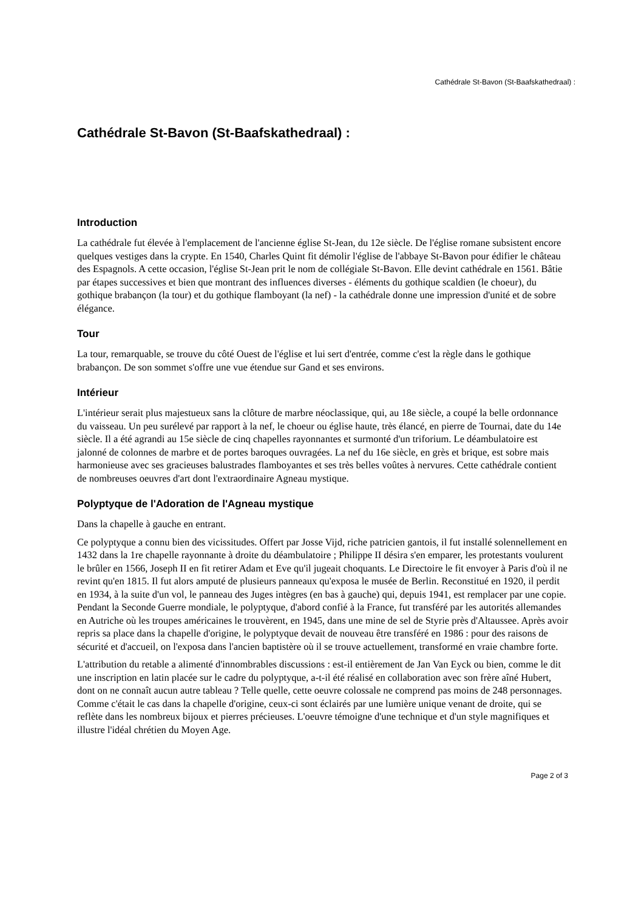Cathédrale St-Bavon (St-Baafskathedraal) :
Cathédrale St-Bavon (St-Baafskathedraal) :
Introduction
La cathédrale fut élevée à l'emplacement de l'ancienne église St-Jean, du 12e siècle. De l'église romane subsistent encore quelques vestiges dans la crypte. En 1540, Charles Quint fit démolir l'église de l'abbaye St-Bavon pour édifier le château des Espagnols. A cette occasion, l'église St-Jean prit le nom de collégiale St-Bavon. Elle devint cathédrale en 1561. Bâtie par étapes successives et bien que montrant des influences diverses - éléments du gothique scaldien (le choeur), du gothique brabançon (la tour) et du gothique flamboyant (la nef) - la cathédrale donne une impression d'unité et de sobre élégance.
Tour
La tour, remarquable, se trouve du côté Ouest de l'église et lui sert d'entrée, comme c'est la règle dans le gothique brabançon. De son sommet s'offre une vue étendue sur Gand et ses environs.
Intérieur
L'intérieur serait plus majestueux sans la clôture de marbre néoclassique, qui, au 18e siècle, a coupé la belle ordonnance du vaisseau. Un peu surélevé par rapport à la nef, le choeur ou église haute, très élancé, en pierre de Tournai, date du 14e siècle. Il a été agrandi au 15e siècle de cinq chapelles rayonnantes et surmonté d'un triforium. Le déambulatoire est jalonné de colonnes de marbre et de portes baroques ouvragées. La nef du 16e siècle, en grès et brique, est sobre mais harmonieuse avec ses gracieuses balustrades flamboyantes et ses très belles voûtes à nervures. Cette cathédrale contient de nombreuses oeuvres d'art dont l'extraordinaire Agneau mystique.
Polyptyque de l'Adoration de l'Agneau mystique
Dans la chapelle à gauche en entrant.
Ce polyptyque a connu bien des vicissitudes. Offert par Josse Vijd, riche patricien gantois, il fut installé solennellement en 1432 dans la 1re chapelle rayonnante à droite du déambulatoire ; Philippe II désira s'en emparer, les protestants voulurent le brûler en 1566, Joseph II en fit retirer Adam et Eve qu'il jugeait choquants. Le Directoire le fit envoyer à Paris d'où il ne revint qu'en 1815. Il fut alors amputé de plusieurs panneaux qu'exposa le musée de Berlin. Reconstitué en 1920, il perdit en 1934, à la suite d'un vol, le panneau des Juges intègres (en bas à gauche) qui, depuis 1941, est remplacer par une copie. Pendant la Seconde Guerre mondiale, le polyptyque, d'abord confié à la France, fut transféré par les autorités allemandes en Autriche où les troupes américaines le trouvèrent, en 1945, dans une mine de sel de Styrie près d'Altaussee. Après avoir repris sa place dans la chapelle d'origine, le polyptyque devait de nouveau être transféré en 1986 : pour des raisons de sécurité et d'accueil, on l'exposa dans l'ancien baptistère où il se trouve actuellement, transformé en vraie chambre forte.
L'attribution du retable a alimenté d'innombrables discussions : est-il entièrement de Jan Van Eyck ou bien, comme le dit une inscription en latin placée sur le cadre du polyptyque, a-t-il été réalisé en collaboration avec son frère aîné Hubert, dont on ne connaît aucun autre tableau ? Telle quelle, cette oeuvre colossale ne comprend pas moins de 248 personnages. Comme c'était le cas dans la chapelle d'origine, ceux-ci sont éclairés par une lumière unique venant de droite, qui se reflète dans les nombreux bijoux et pierres précieuses. L'oeuvre témoigne d'une technique et d'un style magnifiques et illustre l'idéal chrétien du Moyen Age.
Page 2 of 3